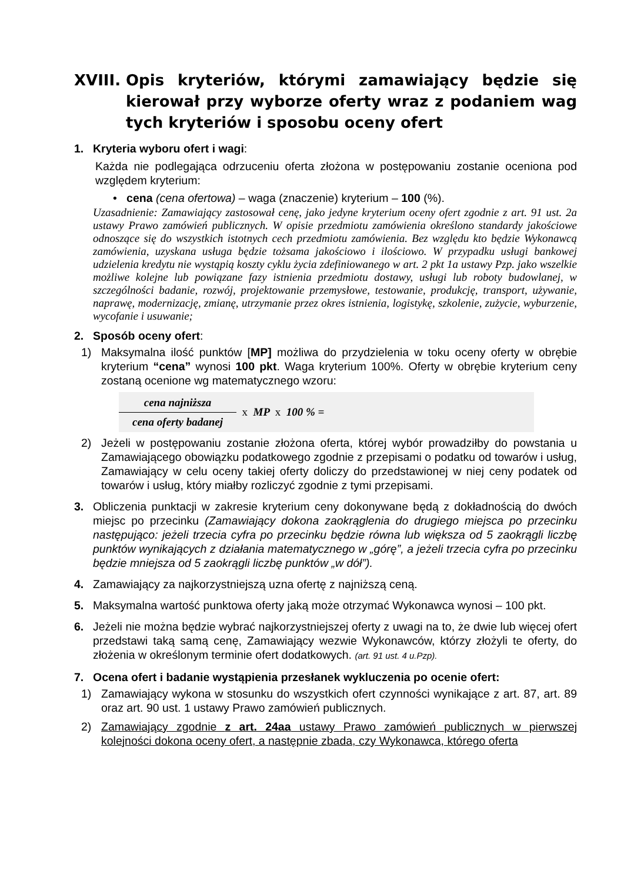XVIII. Opis kryteriów, którymi zamawiający będzie się kierował przy wyborze oferty wraz z podaniem wag tych kryteriów i sposobu oceny ofert
1. Kryteria wyboru ofert i wagi:
Każda nie podlegająca odrzuceniu oferta złożona w postępowaniu zostanie oceniona pod względem kryterium:
• cena (cena ofertowa) – waga (znaczenie) kryterium – 100 (%).
Uzasadnienie: Zamawiający zastosował cenę, jako jedyne kryterium oceny ofert zgodnie z art. 91 ust. 2a ustawy Prawo zamówień publicznych. W opisie przedmiotu zamówienia określono standardy jakościowe odnoszące się do wszystkich istotnych cech przedmiotu zamówienia. Bez względu kto będzie Wykonawcą zamówienia, uzyskana usługa będzie tożsama jakościowo i ilościowo. W przypadku usługi bankowej udzielenia kredytu nie wystąpią koszty cyklu życia zdefiniowanego w art. 2 pkt 1a ustawy Pzp. jako wszelkie możliwe kolejne lub powiązane fazy istnienia przedmiotu dostawy, usługi lub roboty budowlanej, w szczególności badanie, rozwój, projektowanie przemysłowe, testowanie, produkcję, transport, używanie, naprawę, modernizację, zmianę, utrzymanie przez okres istnienia, logistykę, szkolenie, zużycie, wyburzenie, wycofanie i usuwanie;
2. Sposób oceny ofert:
1) Maksymalna ilość punktów [MP] możliwa do przydzielenia w toku oceny oferty w obrębie kryterium “cena” wynosi 100 pkt. Waga kryterium 100%. Oferty w obrębie kryterium ceny zostaną ocenione wg matematycznego wzoru:
cena najniższa
cena oferty badanej
x MP x 100 % =
2) Jeżeli w postępowaniu zostanie złożona oferta, której wybór prowadziłby do powstania u Zamawiającego obowiązku podatkowego zgodnie z przepisami o podatku od towarów i usług, Zamawiający w celu oceny takiej oferty doliczy do przedstawionej w niej ceny podatek od towarów i usług, który miałby rozliczyć zgodnie z tymi przepisami.
3. Obliczenia punktacji w zakresie kryterium ceny dokonywane będą z dokładnością do dwóch miejsc po przecinku (Zamawiający dokona zaokrąglenia do drugiego miejsca po przecinku następująco: jeżeli trzecia cyfra po przecinku będzie równa lub większa od 5 zaokrągli liczbę punktów wynikających z działania matematycznego w „górę”, a jeżeli trzecia cyfra po przecinku będzie mniejsza od 5 zaokrągli liczbę punktów „w dół”).
4. Zamawiający za najkorzystniejszą uzna ofertę z najniższą ceną.
5. Maksymalna wartość punktowa oferty jaką może otrzymać Wykonawca wynosi – 100 pkt.
6. Jeżeli nie można będzie wybrać najkorzystniejszej oferty z uwagi na to, że dwie lub więcej ofert przedstawi taką samą cenę, Zamawiający wezwie Wykonawców, którzy złożyli te oferty, do złożenia w określonym terminie ofert dodatkowych. (art. 91 ust. 4 u.Pzp).
7. Ocena ofert i badanie wystąpienia przesłanek wykluczenia po ocenie ofert:
1) Zamawiający wykona w stosunku do wszystkich ofert czynności wynikające z art. 87, art. 89 oraz art. 90 ust. 1 ustawy Prawo zamówień publicznych.
2) Zamawiający zgodnie z art. 24aa ustawy Prawo zamówień publicznych w pierwszej kolejności dokona oceny ofert, a następnie zbada, czy Wykonawca, którego oferta